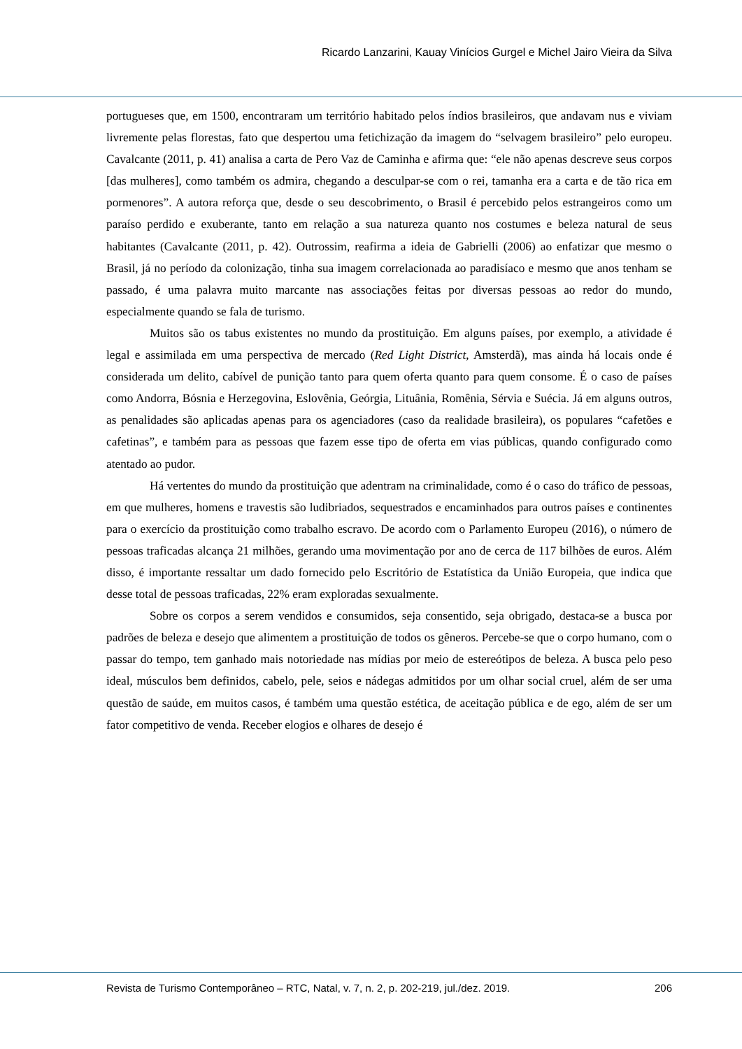Ricardo Lanzarini, Kauay Vinícios Gurgel e Michel Jairo Vieira da Silva
portugueses que, em 1500, encontraram um território habitado pelos índios brasileiros, que andavam nus e viviam livremente pelas florestas, fato que despertou uma fetichização da imagem do “selvagem brasileiro” pelo europeu. Cavalcante (2011, p. 41) analisa a carta de Pero Vaz de Caminha e afirma que: “ele não apenas descreve seus corpos [das mulheres], como também os admira, chegando a desculpar-se com o rei, tamanha era a carta e de tão rica em pormenores”. A autora reforça que, desde o seu descobrimento, o Brasil é percebido pelos estrangeiros como um paraíso perdido e exuberante, tanto em relação a sua natureza quanto nos costumes e beleza natural de seus habitantes (Cavalcante (2011, p. 42). Outrossim, reafirma a ideia de Gabrielli (2006) ao enfatizar que mesmo o Brasil, já no período da colonização, tinha sua imagem correlacionada ao paradisíaco e mesmo que anos tenham se passado, é uma palavra muito marcante nas associações feitas por diversas pessoas ao redor do mundo, especialmente quando se fala de turismo.
Muitos são os tabus existentes no mundo da prostituição. Em alguns países, por exemplo, a atividade é legal e assimilada em uma perspectiva de mercado (Red Light District, Amsterdã), mas ainda há locais onde é considerada um delito, cabível de punição tanto para quem oferta quanto para quem consome. É o caso de países como Andorra, Bósnia e Herzegovina, Eslovênia, Geórgia, Lituânia, Romênia, Sérvia e Suécia. Já em alguns outros, as penalidades são aplicadas apenas para os agenciadores (caso da realidade brasileira), os populares “cafetões e cafetinas”, e também para as pessoas que fazem esse tipo de oferta em vias públicas, quando configurado como atentado ao pudor.
Há vertentes do mundo da prostituição que adentram na criminalidade, como é o caso do tráfico de pessoas, em que mulheres, homens e travestis são ludibriados, sequestrados e encaminhados para outros países e continentes para o exercício da prostituição como trabalho escravo. De acordo com o Parlamento Europeu (2016), o número de pessoas traficadas alcança 21 milhões, gerando uma movimentação por ano de cerca de 117 bilhões de euros. Além disso, é importante ressaltar um dado fornecido pelo Escritório de Estatística da União Europeia, que indica que desse total de pessoas traficadas, 22% eram exploradas sexualmente.
Sobre os corpos a serem vendidos e consumidos, seja consentido, seja obrigado, destaca-se a busca por padrões de beleza e desejo que alimentem a prostituição de todos os gêneros. Percebe-se que o corpo humano, com o passar do tempo, tem ganhado mais notoriedade nas mídias por meio de estereótipos de beleza. A busca pelo peso ideal, músculos bem definidos, cabelo, pele, seios e nádegas admitidos por um olhar social cruel, além de ser uma questão de saúde, em muitos casos, é também uma questão estética, de aceitação pública e de ego, além de ser um fator competitivo de venda. Receber elogios e olhares de desejo é
Revista de Turismo Contemporâneo – RTC, Natal, v. 7, n. 2, p. 202-219, jul./dez. 2019. 206